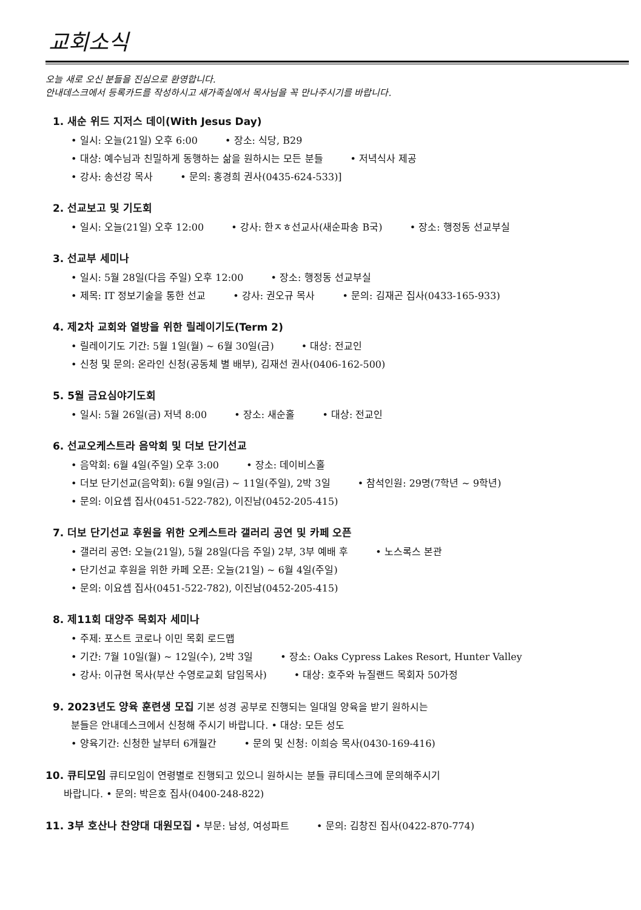교회소식
오늘 새로 오신 분들을 진심으로 환영합니다.
안내데스크에서 등록카드를 작성하시고 새가족실에서 목사님을 꼭 만나주시기를 바랍니다.
1. 새순 위드 지저스 데이(With Jesus Day)
• 일시: 오늘(21일) 오후 6:00 • 장소: 식당, B29
• 대상: 예수님과 친밀하게 동행하는 삶을 원하시는 모든 분들 • 저녁식사 제공
• 강사: 송선강 목사 • 문의: 홍경희 권사(0435-624-533)]
2. 선교보고 및 기도회
• 일시: 오늘(21일) 오후 12:00 • 강사: 한ㅈㅎ선교사(새순파송 B국) • 장소: 행정동 선교부실
3. 선교부 세미나
• 일시: 5월 28일(다음 주일) 오후 12:00 • 장소: 행정동 선교부실
• 제목: IT 정보기술을 통한 선교 • 강사: 권오규 목사 • 문의: 김재곤 집사(0433-165-933)
4. 제2차 교회와 열방을 위한 릴레이기도(Term 2)
• 릴레이기도 기간: 5월 1일(월) ~ 6월 30일(금) • 대상: 전교인
• 신청 및 문의: 온라인 신청(공동체 별 배부), 김재선 권사(0406-162-500)
5. 5월 금요심야기도회
• 일시: 5월 26일(금) 저녁 8:00 • 장소: 새순홀 • 대상: 전교인
6. 선교오케스트라 음악회 및 더보 단기선교
• 음악회: 6월 4일(주일) 오후 3:00 • 장소: 데이비스홀
• 더보 단기선교(음악회): 6월 9일(금) ~ 11일(주일), 2박 3일 • 참석인원: 29명(7학년 ~ 9학년)
• 문의: 이요셉 집사(0451-522-782), 이진남(0452-205-415)
7. 더보 단기선교 후원을 위한 오케스트라 갤러리 공연 및 카페 오픈
• 갤러리 공연: 오늘(21일), 5월 28일(다음 주일) 2부, 3부 예배 후 • 노스록스 본관
• 단기선교 후원을 위한 카페 오픈: 오늘(21일) ~ 6월 4일(주일)
• 문의: 이요셉 집사(0451-522-782), 이진남(0452-205-415)
8. 제11회 대양주 목회자 세미나
• 주제: 포스트 코로나 이민 목회 로드맵
• 기간: 7월 10일(월) ~ 12일(수), 2박 3일 • 장소: Oaks Cypress Lakes Resort, Hunter Valley
• 강사: 이규현 목사(부산 수영로교회 담임목사) • 대상: 호주와 뉴질랜드 목회자 50가정
9. 2023년도 양육 훈련생 모집 기본 성경 공부로 진행되는 일대일 양육을 받기 원하시는
분들은 안내데스크에서 신청해 주시기 바랍니다. • 대상: 모든 성도
• 양육기간: 신청한 날부터 6개월간 • 문의 및 신청: 이희승 목사(0430-169-416)
10. 큐티모임 큐티모임이 연령별로 진행되고 있으니 원하시는 분들 큐티데스크에 문의해주시기
바랍니다. • 문의: 박은호 집사(0400-248-822)
11. 3부 호산나 찬양대 대원모집 • 부문: 남성, 여성파트 • 문의: 김창진 집사(0422-870-774)